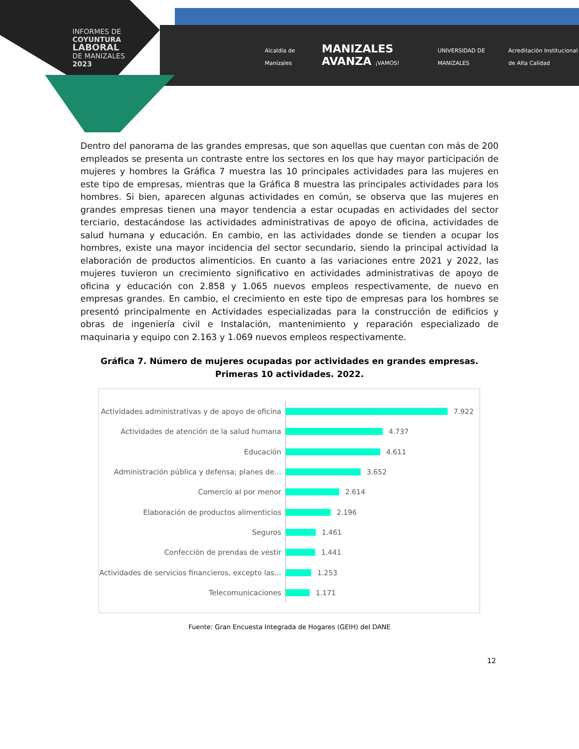INFORMES DE
COYUNTURA
LABORAL
DE MANIZALES
2023
Alcaldía de Manizales MANIZALES AVANZA ¡VAMOS! UNIVERSIDAD DE MANIZALES Acreditación Institucional de Alta Calidad
Dentro del panorama de las grandes empresas, que son aquellas que cuentan con más de 200 empleados se presenta un contraste entre los sectores en los que hay mayor participación de mujeres y hombres la Gráfica 7 muestra las 10 principales actividades para las mujeres en este tipo de empresas, mientras que la Gráfica 8 muestra las principales actividades para los hombres. Si bien, aparecen algunas actividades en común, se observa que las mujeres en grandes empresas tienen una mayor tendencia a estar ocupadas en actividades del sector terciario, destacándose las actividades administrativas de apoyo de oficina, actividades de salud humana y educación. En cambio, en las actividades donde se tienden a ocupar los hombres, existe una mayor incidencia del sector secundario, siendo la principal actividad la elaboración de productos alimenticios. En cuanto a las variaciones entre 2021 y 2022, las mujeres tuvieron un crecimiento significativo en actividades administrativas de apoyo de oficina y educación con 2.858 y 1.065 nuevos empleos respectivamente, de nuevo en empresas grandes. En cambio, el crecimiento en este tipo de empresas para los hombres se presentó principalmente en Actividades especializadas para la construcción de edificios y obras de ingeniería civil e Instalación, mantenimiento y reparación especializado de maquinaria y equipo con 2.163 y 1.069 nuevos empleos respectivamente.
Gráfica 7. Número de mujeres ocupadas por actividades en grandes empresas. Primeras 10 actividades. 2022.
Actividades administrativas y de apoyo de oficina
7.922
Actividades de atención de la salud humana
4.737
Educación
4.611
Administración pública y defensa; planes de...
3.652
Comercio al por menor
2.614
Elaboración de productos alimenticios
2.196
Seguros
1.461
Confección de prendas de vestir
1.441
Actividades de servicios financieros, excepto las...
1.253
Telecomunicaciones
1.171
Fuente: Gran Encuesta Integrada de Hogares (GEIH) del DANE
12